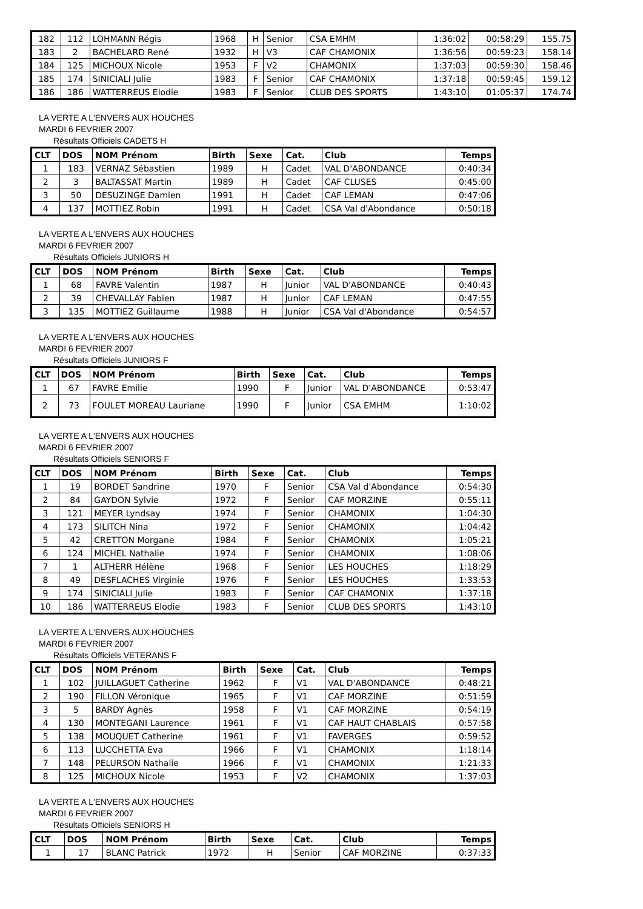| 182 | 112 | LOHMANN Régis | 1968 | H | Senior | CSA EMHM | 1:36:02 | 00:58:29 | 155.75 |
| 183 | 2 | BACHELARD René | 1932 | H | V3 | CAF CHAMONIX | 1:36:56 | 00:59:23 | 158.14 |
| 184 | 125 | MICHOUX Nicole | 1953 | F | V2 | CHAMONIX | 1:37:03 | 00:59:30 | 158.46 |
| 185 | 174 | SINICIALI Julie | 1983 | F | Senior | CAF CHAMONIX | 1:37:18 | 00:59:45 | 159.12 |
| 186 | 186 | WATTERREUS Elodie | 1983 | F | Senior | CLUB DES SPORTS | 1:43:10 | 01:05:37 | 174.74 |
LA VERTE A L'ENVERS AUX HOUCHES
MARDI 6 FEVRIER 2007
Résultats Officiels CADETS H
| CLT | DOS | NOM Prénom | Birth | Sexe | Cat. | Club | Temps |
| --- | --- | --- | --- | --- | --- | --- | --- |
| 1 | 183 | VERNAZ Sébastien | 1989 | H | Cadet | VAL D'ABONDANCE | 0:40:34 |
| 2 | 3 | BALTASSAT Martin | 1989 | H | Cadet | CAF CLUSES | 0:45:00 |
| 3 | 50 | DESUZINGE Damien | 1991 | H | Cadet | CAF LEMAN | 0:47:06 |
| 4 | 137 | MOTTIEZ Robin | 1991 | H | Cadet | CSA Val d'Abondance | 0:50:18 |
LA VERTE A L'ENVERS AUX HOUCHES
MARDI 6 FEVRIER 2007
Résultats Officiels JUNIORS H
| CLT | DOS | NOM Prénom | Birth | Sexe | Cat. | Club | Temps |
| --- | --- | --- | --- | --- | --- | --- | --- |
| 1 | 68 | FAVRE Valentin | 1987 | H | Junior | VAL D'ABONDANCE | 0:40:43 |
| 2 | 39 | CHEVALLAY Fabien | 1987 | H | Junior | CAF LEMAN | 0:47:55 |
| 3 | 135 | MOTTIEZ Guillaume | 1988 | H | Junior | CSA Val d'Abondance | 0:54:57 |
LA VERTE A L'ENVERS AUX HOUCHES
MARDI 6 FEVRIER 2007
Résultats Officiels JUNIORS F
| CLT | DOS | NOM Prénom | Birth | Sexe | Cat. | Club | Temps |
| --- | --- | --- | --- | --- | --- | --- | --- |
| 1 | 67 | FAVRE Emilie | 1990 | F | Junior | VAL D'ABONDANCE | 0:53:47 |
| 2 | 73 | FOULET MOREAU Lauriane | 1990 | F | Junior | CSA EMHM | 1:10:02 |
LA VERTE A L'ENVERS AUX HOUCHES
MARDI 6 FEVRIER 2007
Résultats Officiels SENIORS F
| CLT | DOS | NOM Prénom | Birth | Sexe | Cat. | Club | Temps |
| --- | --- | --- | --- | --- | --- | --- | --- |
| 1 | 19 | BORDET Sandrine | 1970 | F | Senior | CSA Val d'Abondance | 0:54:30 |
| 2 | 84 | GAYDON Sylvie | 1972 | F | Senior | CAF MORZINE | 0:55:11 |
| 3 | 121 | MEYER Lyndsay | 1974 | F | Senior | CHAMONIX | 1:04:30 |
| 4 | 173 | SILITCH Nina | 1972 | F | Senior | CHAMONIX | 1:04:42 |
| 5 | 42 | CRETTON Morgane | 1984 | F | Senior | CHAMONIX | 1:05:21 |
| 6 | 124 | MICHEL Nathalie | 1974 | F | Senior | CHAMONIX | 1:08:06 |
| 7 | 1 | ALTHERR Hélène | 1968 | F | Senior | LES HOUCHES | 1:18:29 |
| 8 | 49 | DESFLACHES Virginie | 1976 | F | Senior | LES HOUCHES | 1:33:53 |
| 9 | 174 | SINICIALI Julie | 1983 | F | Senior | CAF CHAMONIX | 1:37:18 |
| 10 | 186 | WATTERREUS Elodie | 1983 | F | Senior | CLUB DES SPORTS | 1:43:10 |
LA VERTE A L'ENVERS AUX HOUCHES
MARDI 6 FEVRIER 2007
Résultats Officiels VETERANS F
| CLT | DOS | NOM Prénom | Birth | Sexe | Cat. | Club | Temps |
| --- | --- | --- | --- | --- | --- | --- | --- |
| 1 | 102 | JUILLAGUET Catherine | 1962 | F | V1 | VAL D'ABONDANCE | 0:48:21 |
| 2 | 190 | FILLON Véronique | 1965 | F | V1 | CAF MORZINE | 0:51:59 |
| 3 | 5 | BARDY Agnès | 1958 | F | V1 | CAF MORZINE | 0:54:19 |
| 4 | 130 | MONTEGANI Laurence | 1961 | F | V1 | CAF HAUT CHABLAIS | 0:57:58 |
| 5 | 138 | MOUQUET Catherine | 1961 | F | V1 | FAVERGES | 0:59:52 |
| 6 | 113 | LUCCHETTA Eva | 1966 | F | V1 | CHAMONIX | 1:18:14 |
| 7 | 148 | PELURSON Nathalie | 1966 | F | V1 | CHAMONIX | 1:21:33 |
| 8 | 125 | MICHOUX Nicole | 1953 | F | V2 | CHAMONIX | 1:37:03 |
LA VERTE A L'ENVERS AUX HOUCHES
MARDI 6 FEVRIER 2007
Résultats Officiels SENIORS H
| CLT | DOS | NOM Prénom | Birth | Sexe | Cat. | Club | Temps |
| --- | --- | --- | --- | --- | --- | --- | --- |
| 1 | 17 | BLANC Patrick | 1972 | H | Senior | CAF MORZINE | 0:37:33 |